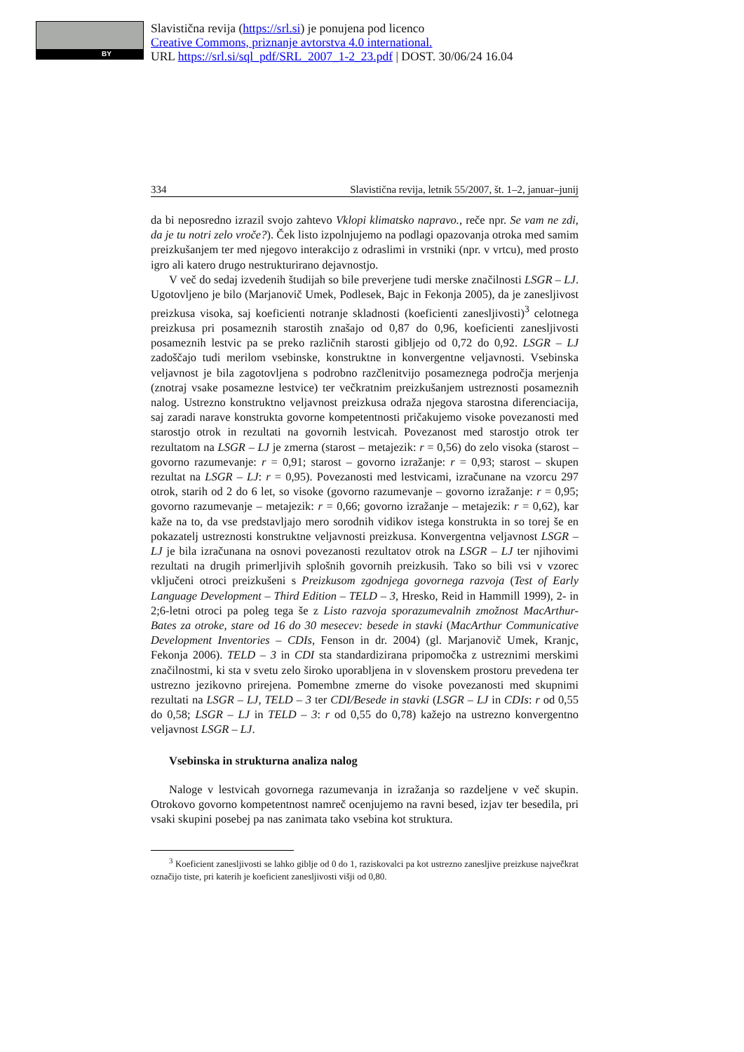BY
Slavistična revija (https://srl.si) je ponujena pod licenco
Creative Commons, priznanje avtorstva 4.0 international.
URL https://srl.si/sql_pdf/SRL_2007_1-2_23.pdf | DOST. 30/06/24 16.04
334 Slavistična revija, letnik 55/2007, št. 1–2, januar–junij
da bi neposredno izrazil svojo zahtevo Vklopi klimatsko napravo., reče npr. Se vam ne zdi, da je tu notri zelo vroče?). Ček listo izpolnjujemo na podlagi opazovanja otroka med samim preizkušanjem ter med njegovo interakcijo z odraslimi in vrstniki (npr. v vrtcu), med prosto igro ali katero drugo nestrukturirano dejavnostjo.
V več do sedaj izvedenih študijah so bile preverjene tudi merske značilnosti LSGR – LJ. Ugotovljeno je bilo (Marjanovič Umek, Podlesek, Bajc in Fekonja 2005), da je zanesljivost preizkusa visoka, saj koeficienti notranje skladnosti (koeficienti zanesljivosti)<sup>3</sup> celotnega preizkusa pri posameznih starostih znašajo od 0,87 do 0,96, koeficienti zanesljivosti posameznih lestvic pa se preko različnih starosti gibljejo od 0,72 do 0,92. LSGR – LJ zadoščajo tudi merilom vsebinske, konstruktne in konvergentne veljavnosti. Vsebinska veljavnost je bila zagotovljena s podrobno razčlenitvijo posameznega področja merjenja (znotraj vsake posamezne lestvice) ter večkratnim preizkušanjem ustreznosti posameznih nalog. Ustrezno konstruktno veljavnost preizkusa odraža njegova starostna diferenciacija, saj zaradi narave konstrukta govorne kompetentnosti pričakujemo visoke povezanosti med starostjo otrok in rezultati na govornih lestvicah. Povezanost med starostjo otrok ter rezultatom na LSGR – LJ je zmerna (starost – metajezik: r = 0,56) do zelo visoka (starost – govorno razumevanje: r = 0,91; starost – govorno izražanje: r = 0,93; starost – skupen rezultat na LSGR – LJ: r = 0,95). Povezanosti med lestvicami, izračunane na vzorcu 297 otrok, starih od 2 do 6 let, so visoke (govorno razumevanje – govorno izražanje: r = 0,95; govorno razumevanje – metajezik: r = 0,66; govorno izražanje – metajezik: r = 0,62), kar kaže na to, da vse predstavljajo mero sorodnih vidikov istega konstrukta in so torej še en pokazatelj ustreznosti konstruktne veljavnosti preizkusa. Konvergentna veljavnost LSGR – LJ je bila izračunana na osnovi povezanosti rezultatov otrok na LSGR – LJ ter njihovimi rezultati na drugih primerljivih splošnih govornih preizkusih. Tako so bili vsi v vzorec vključeni otroci preizkušeni s Preizkusom zgodnjega govornega razvoja (Test of Early Language Development – Third Edition – TELD – 3, Hresko, Reid in Hammill 1999), 2- in 2;6-letni otroci pa poleg tega še z Listo razvoja sporazumevalnih zmožnost MacArthur-Bates za otroke, stare od 16 do 30 mesecev: besede in stavki (MacArthur Communicative Development Inventories – CDIs, Fenson in dr. 2004) (gl. Marjanovič Umek, Kranjc, Fekonja 2006). TELD – 3 in CDI sta standardizirana pripomočka z ustreznimi merskimi značilnostmi, ki sta v svetu zelo široko uporabljena in v slovenskem prostoru prevedena ter ustrezno jezikovno prirejena. Pomembne zmerne do visoke povezanosti med skupnimi rezultati na LSGR – LJ, TELD – 3 ter CDI/Besede in stavki (LSGR – LJ in CDIs: r od 0,55 do 0,58; LSGR – LJ in TELD – 3: r od 0,55 do 0,78) kažejo na ustrezno konvergentno veljavnost LSGR – LJ.
Vsebinska in strukturna analiza nalog
Naloge v lestvicah govornega razumevanja in izražanja so razdeljene v več skupin. Otrokovo govorno kompetentnost namreč ocenjujemo na ravni besed, izjav ter besedila, pri vsaki skupini posebej pa nas zanimata tako vsebina kot struktura.
<sup>3</sup> Koeficient zanesljivosti se lahko giblje od 0 do 1, raziskovalci pa kot ustrezno zanesljive preizkuse največkrat označijo tiste, pri katerih je koeficient zanesljivosti višji od 0,80.